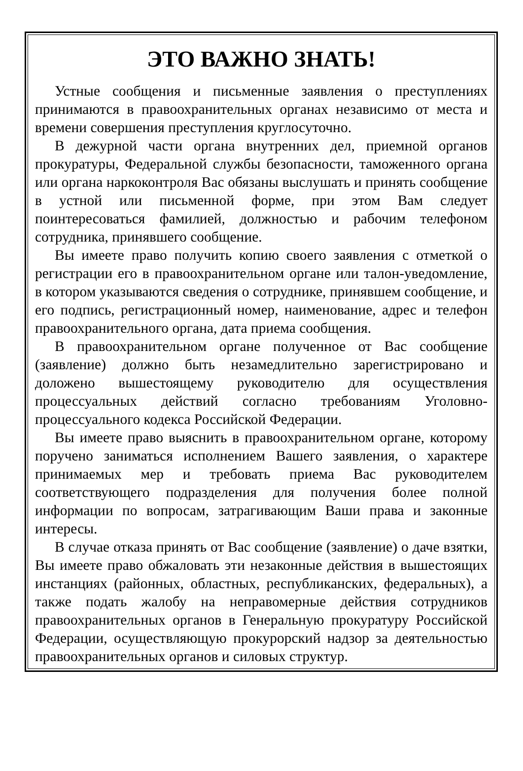ЭТО ВАЖНО ЗНАТЬ!
Устные сообщения и письменные заявления о преступлениях принимаются в правоохранительных органах независимо от места и времени совершения преступления круглосуточно.
В дежурной части органа внутренних дел, приемной органов прокуратуры, Федеральной службы безопасности, таможенного органа или органа наркоконтроля Вас обязаны выслушать и принять сообщение в устной или письменной форме, при этом Вам следует поинтересоваться фамилией, должностью и рабочим телефоном сотрудника, принявшего сообщение.
Вы имеете право получить копию своего заявления с отметкой о регистрации его в правоохранительном органе или талон-уведомление, в котором указываются сведения о сотруднике, принявшем сообщение, и его подпись, регистрационный номер, наименование, адрес и телефон правоохранительного органа, дата приема сообщения.
В правоохранительном органе полученное от Вас сообщение (заявление) должно быть незамедлительно зарегистрировано и доложено вышестоящему руководителю для осуществления процессуальных действий согласно требованиям Уголовно-процессуального кодекса Российской Федерации.
Вы имеете право выяснить в правоохранительном органе, которому поручено заниматься исполнением Вашего заявления, о характере принимаемых мер и требовать приема Вас руководителем соответствующего подразделения для получения более полной информации по вопросам, затрагивающим Ваши права и законные интересы.
В случае отказа принять от Вас сообщение (заявление) о даче взятки, Вы имеете право обжаловать эти незаконные действия в вышестоящих инстанциях (районных, областных, республиканских, федеральных), а также подать жалобу на неправомерные действия сотрудников правоохранительных органов в Генеральную прокуратуру Российской Федерации, осуществляющую прокурорский надзор за деятельностью правоохранительных органов и силовых структур.